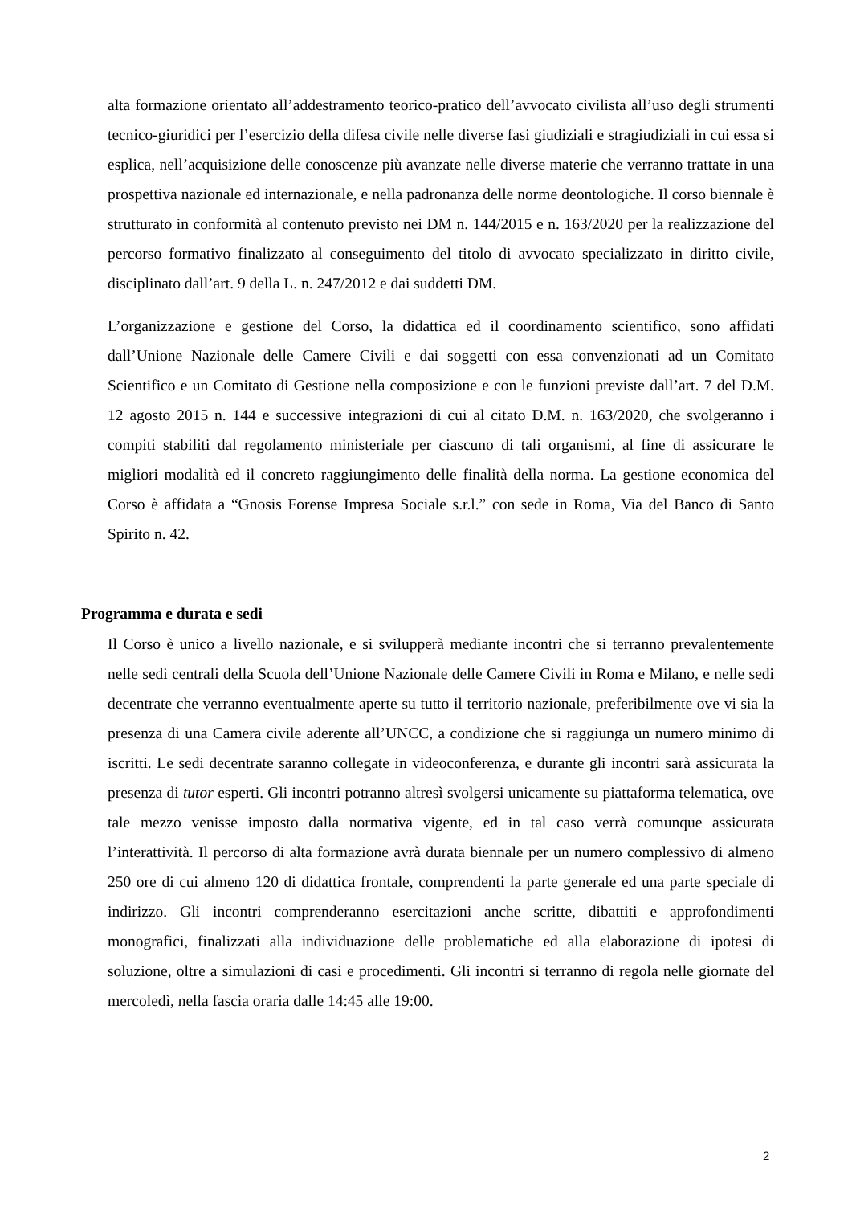alta formazione orientato all’addestramento teorico-pratico dell’avvocato civilista all’uso degli strumenti tecnico-giuridici per l’esercizio della difesa civile nelle diverse fasi giudiziali e stragiudiziali in cui essa si esplica, nell’acquisizione delle conoscenze più avanzate nelle diverse materie che verranno trattate in una prospettiva nazionale ed internazionale, e nella padronanza delle norme deontologiche. Il corso biennale è strutturato in conformità al contenuto previsto nei DM n. 144/2015 e n. 163/2020 per la realizzazione del percorso formativo finalizzato al conseguimento del titolo di avvocato specializzato in diritto civile, disciplinato dall’art. 9 della L. n. 247/2012 e dai suddetti DM.
L’organizzazione e gestione del Corso, la didattica ed il coordinamento scientifico, sono affidati dall’Unione Nazionale delle Camere Civili e dai soggetti con essa convenzionati ad un Comitato Scientifico e un Comitato di Gestione nella composizione e con le funzioni previste dall’art. 7 del D.M. 12 agosto 2015 n. 144 e successive integrazioni di cui al citato D.M. n. 163/2020, che svolgeranno i compiti stabiliti dal regolamento ministeriale per ciascuno di tali organismi, al fine di assicurare le migliori modalità ed il concreto raggiungimento delle finalità della norma. La gestione economica del Corso è affidata a “Gnosis Forense Impresa Sociale s.r.l.” con sede in Roma, Via del Banco di Santo Spirito n. 42.
Programma e durata e sedi
Il Corso è unico a livello nazionale, e si svilupperà mediante incontri che si terranno prevalentemente nelle sedi centrali della Scuola dell’Unione Nazionale delle Camere Civili in Roma e Milano, e nelle sedi decentrate che verranno eventualmente aperte su tutto il territorio nazionale, preferibilmente ove vi sia la presenza di una Camera civile aderente all’UNCC, a condizione che si raggiunga un numero minimo di iscritti. Le sedi decentrate saranno collegate in videoconferenza, e durante gli incontri sarà assicurata la presenza di tutor esperti. Gli incontri potranno altresì svolgersi unicamente su piattaforma telematica, ove tale mezzo venisse imposto dalla normativa vigente, ed in tal caso verrà comunque assicurata l’interattività. Il percorso di alta formazione avrà durata biennale per un numero complessivo di almeno 250 ore di cui almeno 120 di didattica frontale, comprendenti la parte generale ed una parte speciale di indirizzo. Gli incontri comprenderanno esercitazioni anche scritte, dibattiti e approfondimenti monografici, finalizzati alla individuazione delle problematiche ed alla elaborazione di ipotesi di soluzione, oltre a simulazioni di casi e procedimenti. Gli incontri si terranno di regola nelle giornate del mercoledì, nella fascia oraria dalle 14:45 alle 19:00.
2